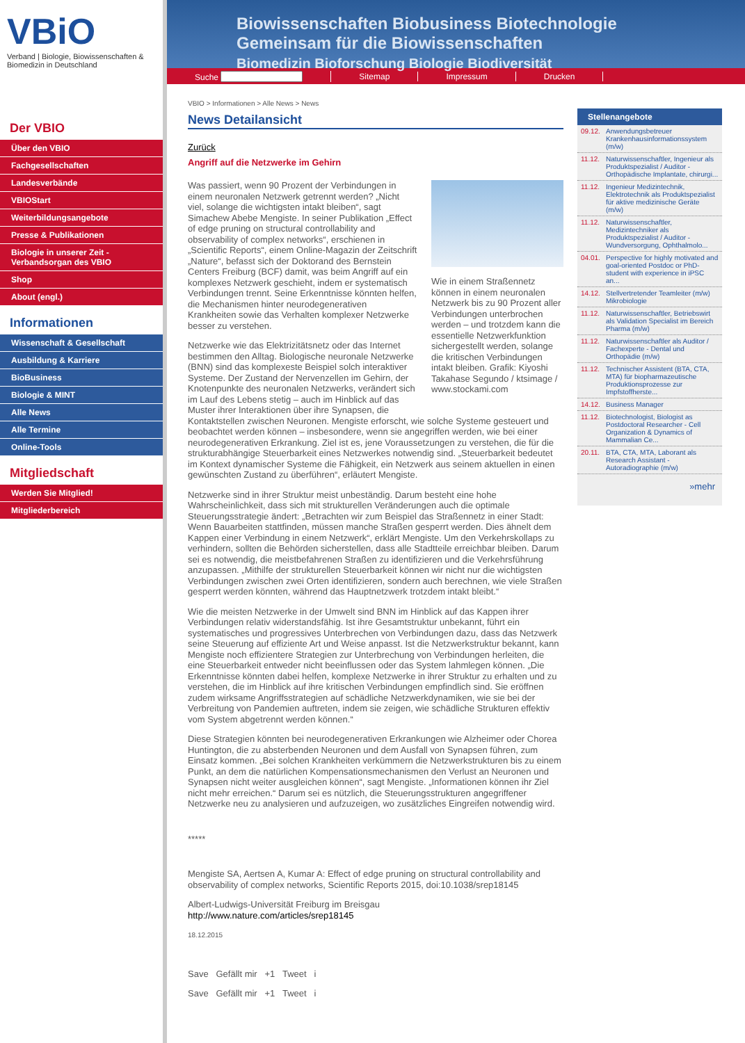VBiO
Verband | Biologie, Biowissenschaften & Biomedizin in Deutschland
Der VBIO
Über den VBIO
Fachgesellschaften
Landesverbände
VBIOStart
Weiterbildungsangebote
Presse & Publikationen
Biologie in unserer Zeit - Verbandsorgan des VBIO
Shop
About (engl.)
Informationen
Wissenschaft & Gesellschaft
Ausbildung & Karriere
BioBusiness
Biologie & MINT
Alle News
Alle Termine
Online-Tools
Mitgliedschaft
Werden Sie Mitglied!
Mitgliederbereich
Biowissenschaften Biobusiness Biotechnologie
Gemeinsam für die Biowissenschaften
Biomedizin Bioforschung Biologie Biodiversität
Suche Sitemap Impressum Drucken
VBIO > Informationen > Alle News > News
News Detailansicht
Zurück
Angriff auf die Netzwerke im Gehirn
Wie in einem Straßennetz können in einem neuronalen Netzwerk bis zu 90 Prozent aller Verbindungen unterbrochen werden – und trotzdem kann die essentielle Netzwerkfunktion sichergestellt werden, solange die kritischen Verbindungen intakt bleiben. Grafik: Kiyoshi Takahase Segundo / ktsimage / www.stockami.com
Was passiert, wenn 90 Prozent der Verbindungen in einem neuronalen Netzwerk getrennt werden? „Nicht viel, solange die wichtigsten intakt bleiben“, sagt Simachew Abebe Mengiste. In seiner Publikation „Effect of edge pruning on structural controllability and observability of complex networks“, erschienen in „Scientific Reports“, einem Online-Magazin der Zeitschrift „Nature“, befasst sich der Doktorand des Bernstein Centers Freiburg (BCF) damit, was beim Angriff auf ein komplexes Netzwerk geschieht, indem er systematisch Verbindungen trennt. Seine Erkenntnisse könnten helfen, die Mechanismen hinter neurodegenerativen Krankheiten sowie das Verhalten komplexer Netzwerke besser zu verstehen.
Netzwerke wie das Elektrizitätsnetz oder das Internet bestimmen den Alltag. Biologische neuronale Netzwerke (BNN) sind das komplexeste Beispiel solch interaktiver Systeme. Der Zustand der Nervenzellen im Gehirn, der Knotenpunkte des neuronalen Netzwerks, verändert sich im Lauf des Lebens stetig – auch im Hinblick auf das Muster ihrer Interaktionen über ihre Synapsen, die Kontaktstellen zwischen Neuronen. Mengiste erforscht, wie solche Systeme gesteuert und beobachtet werden können – insbesondere, wenn sie angegriffen werden, wie bei einer neurodegenerativen Erkrankung. Ziel ist es, jene Voraussetzungen zu verstehen, die für die strukturabhängige Steuerbarkeit eines Netzwerkes notwendig sind. „Steuerbarkeit bedeutet im Kontext dynamischer Systeme die Fähigkeit, ein Netzwerk aus seinem aktuellen in einen gewünschten Zustand zu überführen“, erläutert Mengiste.
Netzwerke sind in ihrer Struktur meist unbeständig. Darum besteht eine hohe Wahrscheinlichkeit, dass sich mit strukturellen Veränderungen auch die optimale Steuerungsstrategie ändert: „Betrachten wir zum Beispiel das Straßennetz in einer Stadt: Wenn Bauarbeiten stattfinden, müssen manche Straßen gesperrt werden. Dies ähnelt dem Kappen einer Verbindung in einem Netzwerk“, erklärt Mengiste. Um den Verkehrskollaps zu verhindern, sollten die Behörden sicherstellen, dass alle Stadtteile erreichbar bleiben. Darum sei es notwendig, die meistbefahrenen Straßen zu identifizieren und die Verkehrsführung anzupassen. „Mithilfe der strukturellen Steuerbarkeit können wir nicht nur die wichtigsten Verbindungen zwischen zwei Orten identifizieren, sondern auch berechnen, wie viele Straßen gesperrt werden könnten, während das Hauptnetzwerk trotzdem intakt bleibt.“
Wie die meisten Netzwerke in der Umwelt sind BNN im Hinblick auf das Kappen ihrer Verbindungen relativ widerstandsfähig. Ist ihre Gesamtstruktur unbekannt, führt ein systematisches und progressives Unterbrechen von Verbindungen dazu, dass das Netzwerk seine Steuerung auf effiziente Art und Weise anpasst. Ist die Netzwerkstruktur bekannt, kann Mengiste noch effizientere Strategien zur Unterbrechung von Verbindungen herleiten, die eine Steuerbarkeit entweder nicht beeinflussen oder das System lahmlegen können. „Die Erkenntnisse könnten dabei helfen, komplexe Netzwerke in ihrer Struktur zu erhalten und zu verstehen, die im Hinblick auf ihre kritischen Verbindungen empfindlich sind. Sie eröffnen zudem wirksame Angriffsstrategien auf schädliche Netzwerkdynamiken, wie sie bei der Verbreitung von Pandemien auftreten, indem sie zeigen, wie schädliche Strukturen effektiv vom System abgetrennt werden können.“
Diese Strategien könnten bei neurodegenerativen Erkrankungen wie Alzheimer oder Chorea Huntington, die zu absterbenden Neuronen und dem Ausfall von Synapsen führen, zum Einsatz kommen. „Bei solchen Krankheiten verkümmern die Netzwerkstrukturen bis zu einem Punkt, an dem die natürlichen Kompensationsmechanismen den Verlust an Neuronen und Synapsen nicht weiter ausgleichen können“, sagt Mengiste. „Informationen können ihr Ziel nicht mehr erreichen.“ Darum sei es nützlich, die Steuerungsstrukturen angegriffener Netzwerke neu zu analysieren und aufzuzeigen, wo zusätzliches Eingreifen notwendig wird.
*****
Mengiste SA, Aertsen A, Kumar A: Effect of edge pruning on structural controllability and observability of complex networks, Scientific Reports 2015, doi:10.1038/srep18145
Albert-Ludwigs-Universität Freiburg im Breisgau
http://www.nature.com/articles/srep18145
18.12.2015
Save Gefällt mir +1 Tweet i
Save Gefällt mir +1 Tweet i
Stellenangebote
09.12. Anwendungsbetreuer Krankenhausinformationssystem (m/w)
11.12. Naturwissenschaftler, Ingenieur als Produktspezialist / Auditor - Orthopädische Implantate, chirurgi...
11.12. Ingenieur Medizintechnik, Elektrotechnik als Produktspezialist für aktive medizinische Geräte (m/w)
11.12. Naturwissenschaftler, Medizintechniker als Produktspezialist / Auditor - Wundversorgung, Ophthalmolo...
04.01. Perspective for highly motivated and goal-oriented Postdoc or PhD-student with experience in iPSC an...
14.12. Stellvertretender Teamleiter (m/w) Mikrobiologie
11.12. Naturwissenschaftler, Betriebswirt als Validation Specialist im Bereich Pharma (m/w)
11.12. Naturwissenschaftler als Auditor / Fachexperte - Dental und Orthopädie (m/w)
11.12. Technischer Assistent (BTA, CTA, MTA) für biopharmazeutische Produktionsprozesse zur Impfstoffherste...
14.12. Business Manager
11.12. Biotechnologist, Biologist as Postdoctoral Researcher - Cell Organization & Dynamics of Mammalian Ce...
20.11. BTA, CTA, MTA, Laborant als Research Assistant - Autoradiographie (m/w)
»mehr